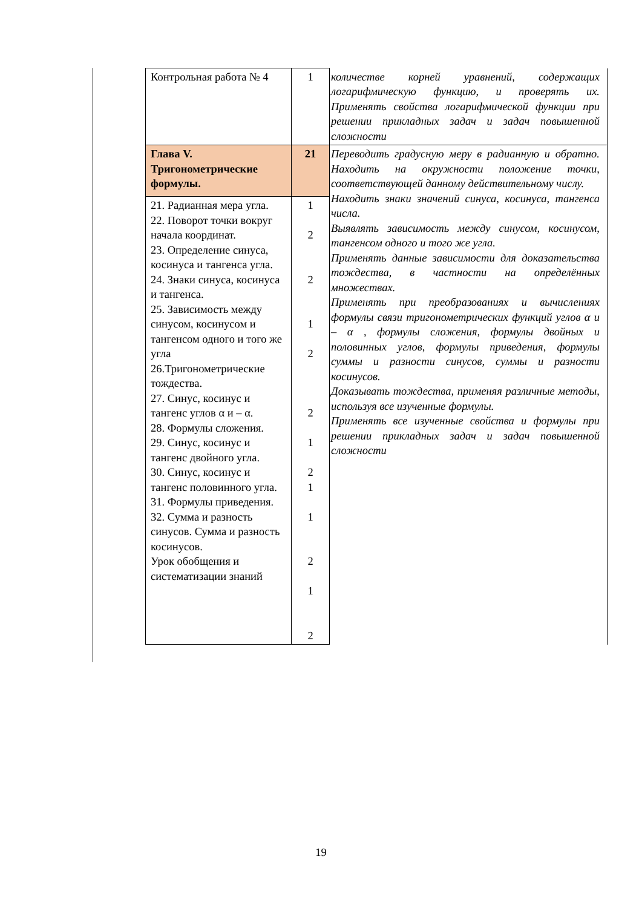| Контрольная работа № 4 | 1 | количестве корней уравнений, содержащих логарифмическую функцию, и проверять их. Применять свойства логарифмической функции при решении прикладных задач и задач повышенной сложности |
| Глава V. Тригонометрические формулы. | 21 | Переводить градусную меру в радианную и обратно. Находить на окружности положение точки, соответствующей данному действительному числу. Находить знаки значений синуса, косинуса, тангенса числа. Выявлять зависимость между синусом, косинусом, тангенсом одного и того же угла. Применять данные зависимости для доказательства тождества, в частности на определённых множествах. Применять при преобразованиях и вычислениях формулы связи тригонометрических функций углов α и – α , формулы сложения, формулы двойных и половинных углов, формулы приведения, формулы суммы и разности синусов, суммы и разности косинусов. Доказывать тождества, применяя различные методы, используя все изученные формулы. Применять все изученные свойства и формулы при решении прикладных задач и задач повышенной сложности |
| 21. Радианная мера угла. 22. Поворот точки вокруг начала координат. 23. Определение синуса, косинуса и тангенса угла. 24. Знаки синуса, косинуса и тангенса. 25. Зависимость между синусом, косинусом и тангенсом одного и того же угла 26.Тригонометрические тождества. 27. Синус, косинус и тангенс углов α и – α. 28. Формулы сложения. 29. Синус, косинус и тангенс двойного угла. 30. Синус, косинус и тангенс половинного угла. 31. Формулы приведения. 32. Сумма и разность синусов. Сумма и разность косинусов. Урок обобщения и систематизации знаний | 1 2 2 1 2 2 1 2 1 1 2 1 2 | |
19